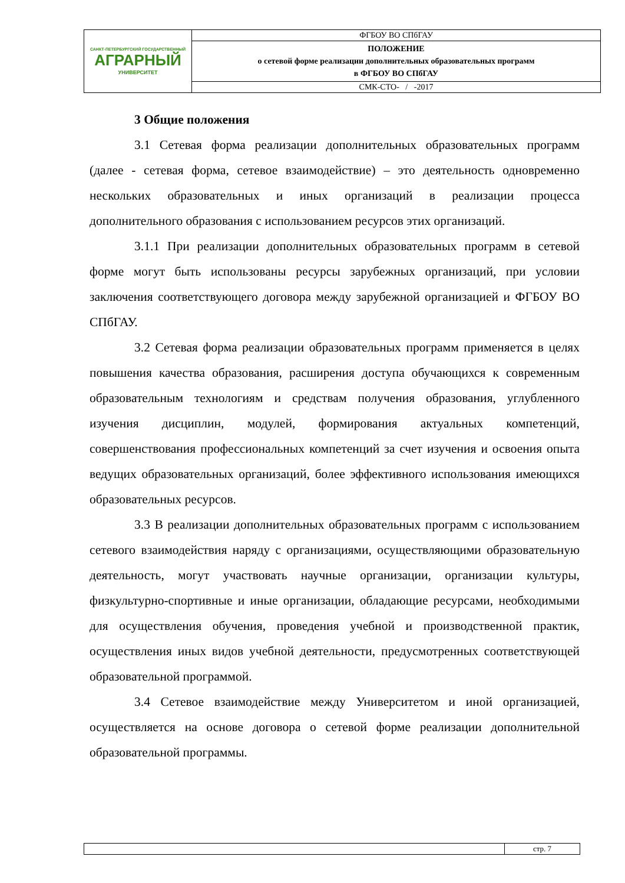| САНКТ-ПЕТЕРБУРГСКИЙ ГОСУДАРСТВЕННЫЙ АГРАРНЫЙ УНИВЕРСИТЕТ | ФГБОУ ВО СПбГАУ |
| | ПОЛОЖЕНИЕ о сетевой форме реализации дополнительных образовательных программ в ФГБОУ ВО СПбГАУ |
| | СМК-СТО- / -2017 |
3 Общие положения
3.1 Сетевая форма реализации дополнительных образовательных программ (далее - сетевая форма, сетевое взаимодействие) – это деятельность одновременно нескольких образовательных и иных организаций в реализации процесса дополнительного образования с использованием ресурсов этих организаций.
3.1.1 При реализации дополнительных образовательных программ в сетевой форме могут быть использованы ресурсы зарубежных организаций, при условии заключения соответствующего договора между зарубежной организацией и ФГБОУ ВО СПбГАУ.
3.2 Сетевая форма реализации образовательных программ применяется в целях повышения качества образования, расширения доступа обучающихся к современным образовательным технологиям и средствам получения образования, углубленного изучения дисциплин, модулей, формирования актуальных компетенций, совершенствования профессиональных компетенций за счет изучения и освоения опыта ведущих образовательных организаций, более эффективного использования имеющихся образовательных ресурсов.
3.3 В реализации дополнительных образовательных программ с использованием сетевого взаимодействия наряду с организациями, осуществляющими образовательную деятельность, могут участвовать научные организации, организации культуры, физкультурно-спортивные и иные организации, обладающие ресурсами, необходимыми для осуществления обучения, проведения учебной и производственной практик, осуществления иных видов учебной деятельности, предусмотренных соответствующей образовательной программой.
3.4 Сетевое взаимодействие между Университетом и иной организацией, осуществляется на основе договора о сетевой форме реализации дополнительной образовательной программы.
| | стр. 7 |